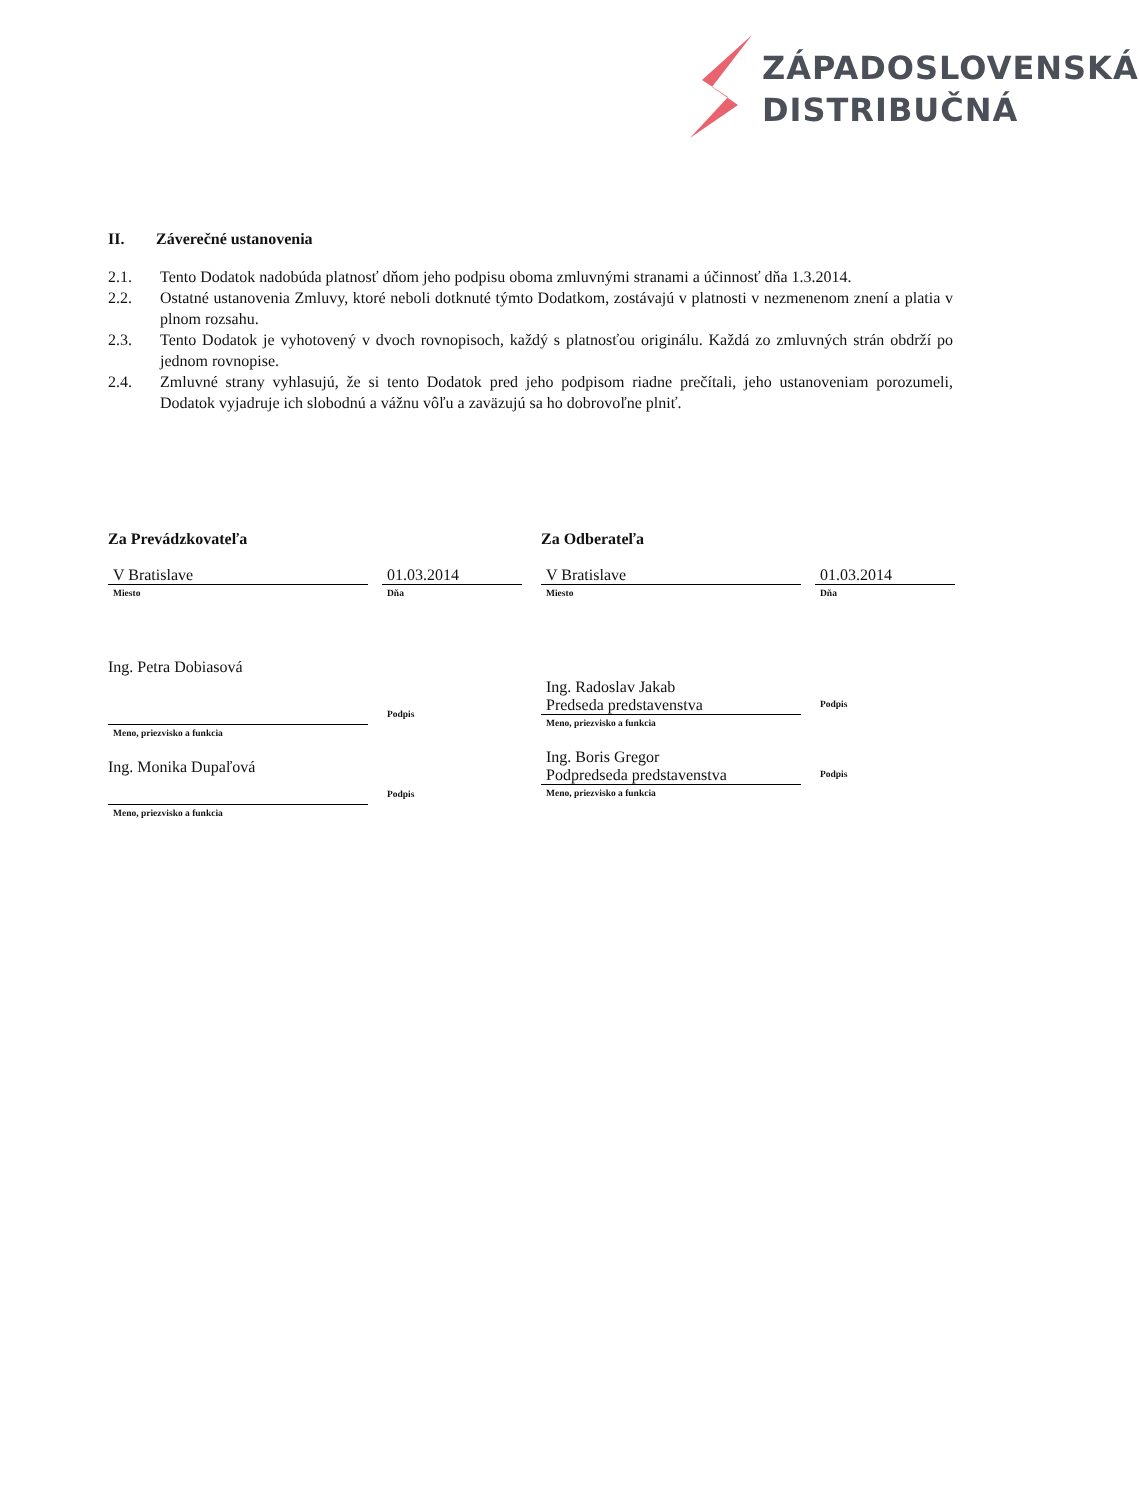ZÁPADOSLOVENSKÁ
DISTRIBUČNÁ
II. Záverečné ustanovenia
2.1. Tento Dodatok nadobúda platnosť dňom jeho podpisu oboma zmluvnými stranami a účinnosť dňa 1.3.2014.
2.2. Ostatné ustanovenia Zmluvy, ktoré neboli dotknuté týmto Dodatkom, zostávajú v platnosti v nezmenenom znení a platia v plnom rozsahu.
2.3. Tento Dodatok je vyhotovený v dvoch rovnopisoch, každý s platnosťou originálu. Každá zo zmluvných strán obdrží po jednom rovnopise.
2.4. Zmluvné strany vyhlasujú, že si tento Dodatok pred jeho podpisom riadne prečítali, jeho ustanoveniam porozumeli, Dodatok vyjadruje ich slobodnú a vážnu vôľu a zaväzujú sa ho dobrovoľne plniť.
Za Prevádzkovateľa
V Bratislave
Miesto
01.03.2014
Dňa
Ing. Petra Dobiasová
Meno, priezvisko a funkcia Podpis
Ing. Monika Dupaľová
Meno, priezvisko a funkcia Podpis
Za Odberateľa
V Bratislave
Miesto
01.03.2014
Dňa
Ing. Radoslav Jakab
Predseda predstavenstva
Meno, priezvisko a funkcia
Podpis
Ing. Boris Gregor
Podpredseda predstavenstva
Meno, priezvisko a funkcia
Podpis